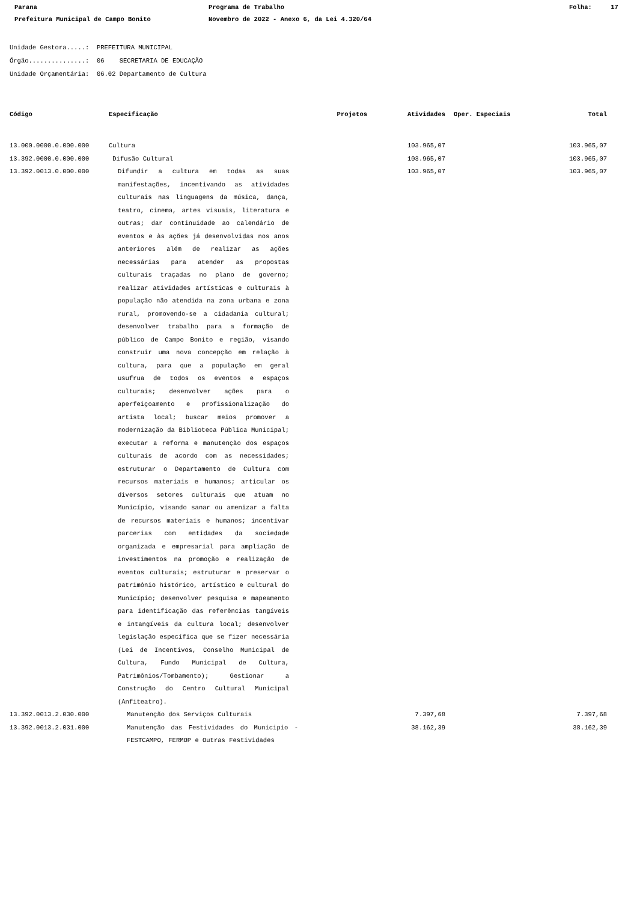Parana
Programa de Trabalho
Folha: 17
Prefeitura Municipal de Campo Bonito
Novembro de 2022 - Anexo 6, da Lei 4.320/64
Unidade Gestora.....: PREFEITURA MUNICIPAL Órgão...............: 06 SECRETARIA DE EDUCAÇÃO Unidade Orçamentária: 06.02 Departamento de Cultura
| Código | Especificação | Projetos | Atividades | Oper. Especiais | Total |
| --- | --- | --- | --- | --- | --- |
| 13.000.0000.0.000.000 | Cultura | | 103.965,07 | | 103.965,07 |
| 13.392.0000.0.000.000 | Difusão Cultural | | 103.965,07 | | 103.965,07 |
| 13.392.0013.0.000.000 | Difundir a cultura em todas as suas manifestações, incentivando as atividades culturais nas linguagens da música, dança, teatro, cinema, artes visuais, literatura e outras; dar continuidade ao calendário de eventos e às ações já desenvolvidas nos anos anteriores além de realizar as ações necessárias para atender as propostas culturais traçadas no plano de governo; realizar atividades artísticas e culturais à população não atendida na zona urbana e zona rural, promovendo-se a cidadania cultural; desenvolver trabalho para a formação de público de Campo Bonito e região, visando construir uma nova concepção em relação à cultura, para que a população em geral usufrua de todos os eventos e espaços culturais; desenvolver ações para o aperfeiçoamento e profissionalização do artista local; buscar meios promover a modernização da Biblioteca Pública Municipal; executar a reforma e manutenção dos espaços culturais de acordo com as necessidades; estruturar o Departamento de Cultura com recursos materiais e humanos; articular os diversos setores culturais que atuam no Município, visando sanar ou amenizar a falta de recursos materiais e humanos; incentivar parcerias com entidades da sociedade organizada e empresarial para ampliação de investimentos na promoção e realização de eventos culturais; estruturar e preservar o patrimônio histórico, artístico e cultural do Município; desenvolver pesquisa e mapeamento para identificação das referências tangíveis e intangíveis da cultura local; desenvolver legislação específica que se fizer necessária (Lei de Incentivos, Conselho Municipal de Cultura, Fundo Municipal de Cultura, Patrimônios/Tombamento); Gestionar a Construção do Centro Cultural Municipal (Anfiteatro). | | 103.965,07 | | 103.965,07 |
| 13.392.0013.2.030.000 | Manutenção dos Serviços Culturais | | 7.397,68 | | 7.397,68 |
| 13.392.0013.2.031.000 | Manutenção das Festividades do Municipio - FESTCAMPO, FERMOP e Outras Festividades | | 38.162,39 | | 38.162,39 |